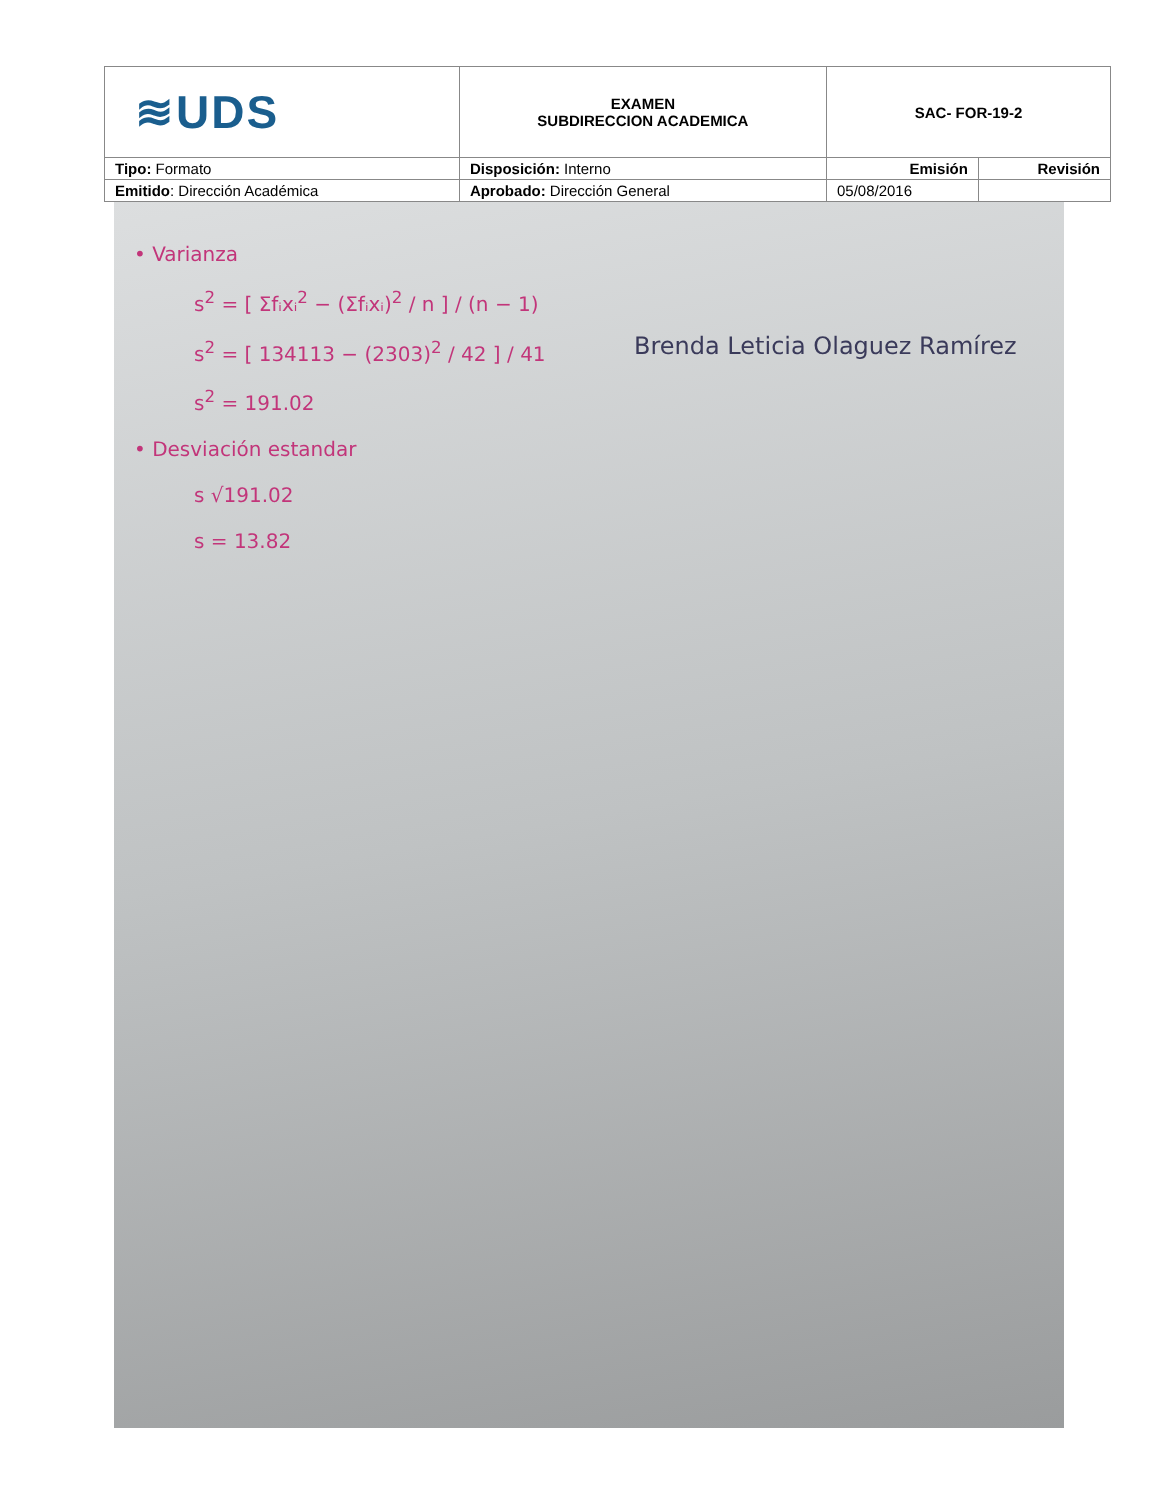| ≋UDS | EXAMEN SUBDIRECCION ACADEMICA | SAC- FOR-19-2 | |
| Tipo: Formato | Disposición: Interno | Emisión | Revisión |
| Emitido : Dirección Académica | Aprobado: Dirección General | 05/08/2016 | |
• Varianza
s<sup>2</sup> = [ Σfᵢxᵢ<sup>2</sup> − (Σfᵢxᵢ)<sup>2</sup> / n ] / (n − 1)
s<sup>2</sup> = [ 134113 − (2303)<sup>2</sup> / 42 ] / 41
s<sup>2</sup> = 191.02
• Desviación estandar
s √191.02
s = 13.82
Brenda Leticia Olaguez Ramírez